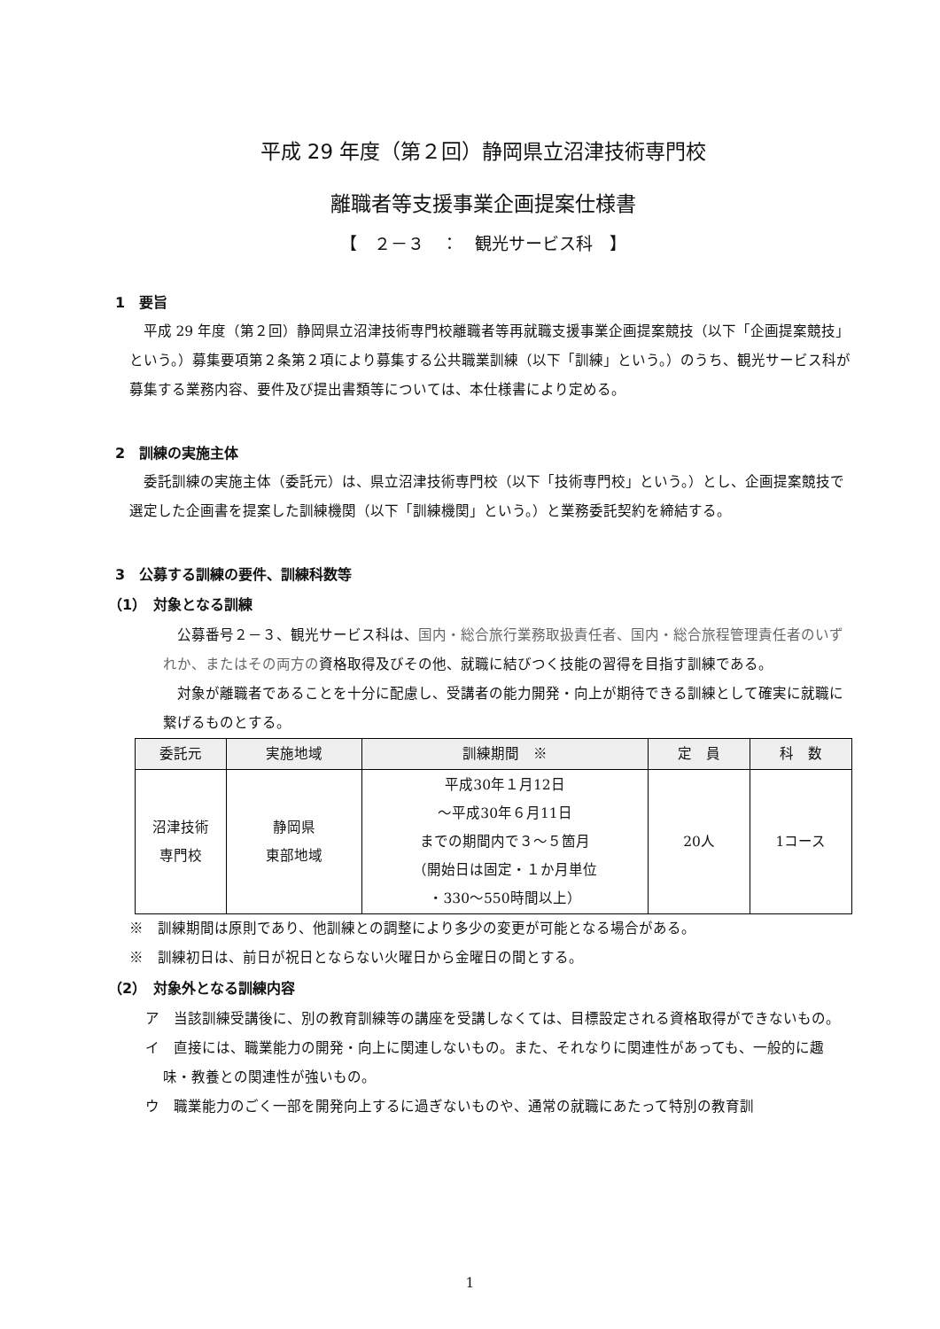平成 29 年度（第２回）静岡県立沼津技術専門校
離職者等支援事業企画提案仕様書
【　２－３　：　観光サービス科　】
1　要旨
平成 29 年度（第２回）静岡県立沼津技術専門校離職者等再就職支援事業企画提案競技（以下「企画提案競技」という。）募集要項第２条第２項により募集する公共職業訓練（以下「訓練」という。）のうち、観光サービス科が募集する業務内容、要件及び提出書類等については、本仕様書により定める。
2　訓練の実施主体
委託訓練の実施主体（委託元）は、県立沼津技術専門校（以下「技術専門校」という。）とし、企画提案競技で選定した企画書を提案した訓練機関（以下「訓練機関」という。）と業務委託契約を締結する。
3　公募する訓練の要件、訓練科数等
（1）　対象となる訓練
公募番号２－３、観光サービス科は、国内・総合旅行業務取扱責任者、国内・総合旅程管理責任者のいずれか、またはその両方の資格取得及びその他、就職に結びつく技能の習得を目指す訓練である。
対象が離職者であることを十分に配慮し、受講者の能力開発・向上が期待できる訓練として確実に就職に繋げるものとする。
| 委託元 | 実施地域 | 訓練期間 ※ | 定 員 | 科 数 |
| --- | --- | --- | --- | --- |
| 沼津技術 専門校 | 静岡県 東部地域 | 平成30年１月12日 ～平成30年６月11日 までの期間内で３～５箇月 （開始日は固定・１か月単位 ・330～550時間以上） | 20人 | 1コース |
※　訓練期間は原則であり、他訓練との調整により多少の変更が可能となる場合がある。
※　訓練初日は、前日が祝日とならない火曜日から金曜日の間とする。
（2）　対象外となる訓練内容
ア　当該訓練受講後に、別の教育訓練等の講座を受講しなくては、目標設定される資格取得ができないもの。
イ　直接には、職業能力の開発・向上に関連しないもの。また、それなりに関連性があっても、一般的に趣味・教養との関連性が強いもの。
ウ　職業能力のごく一部を開発向上するに過ぎないものや、通常の就職にあたって特別の教育訓
1